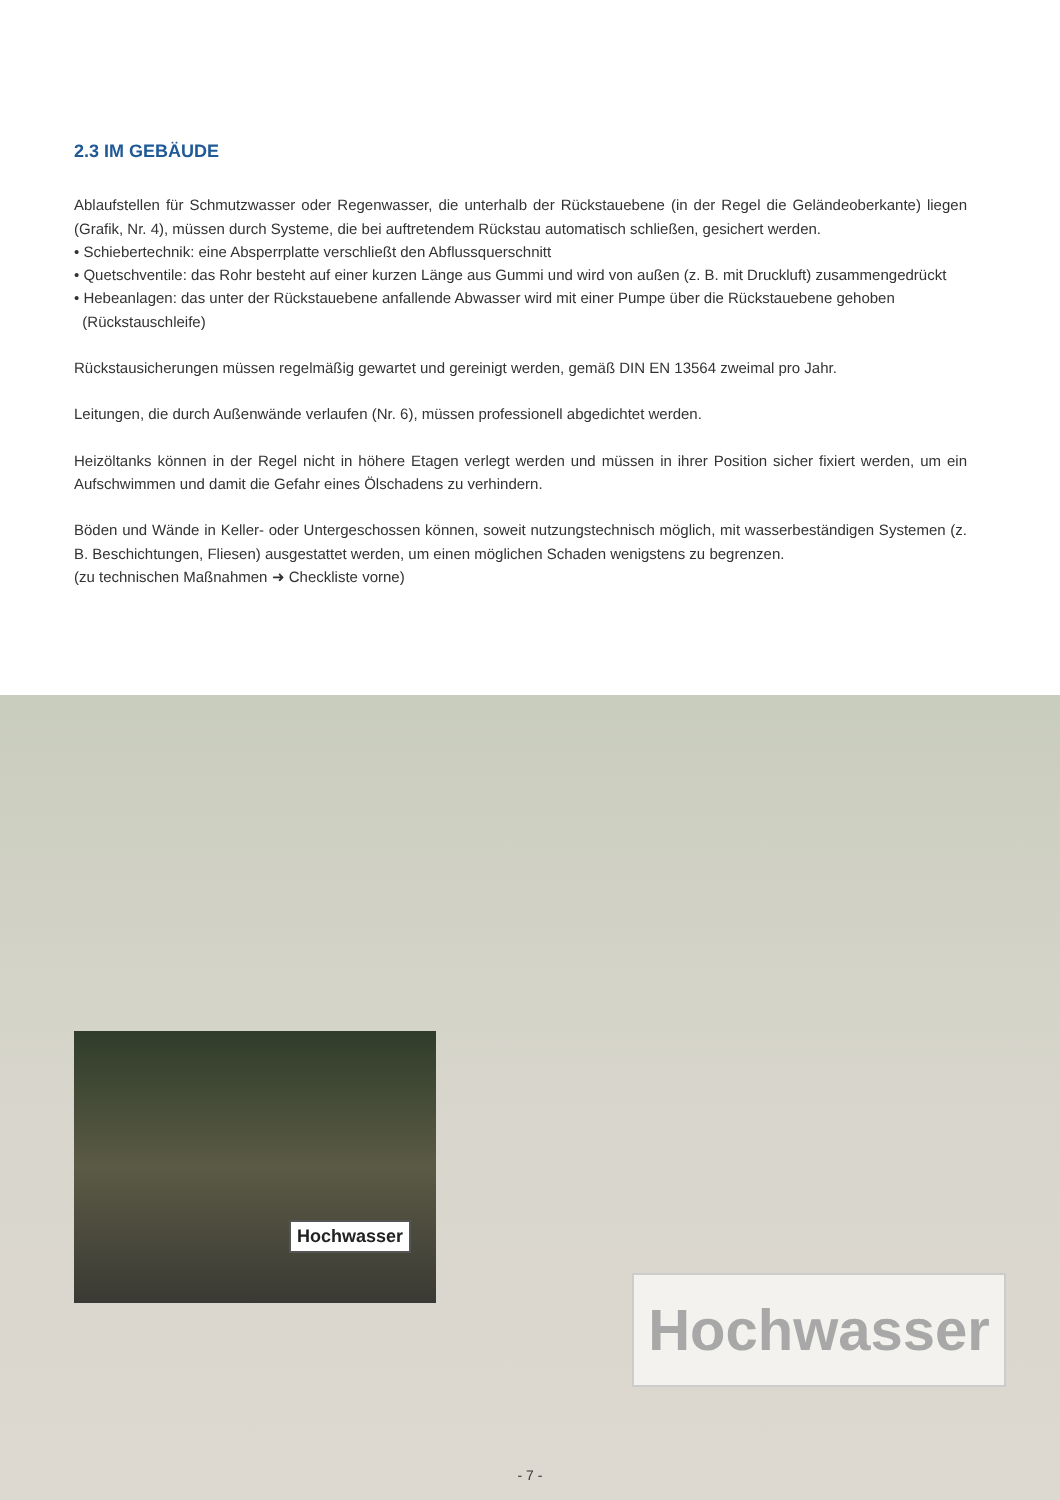2.3 IM GEBÄUDE
Ablaufstellen für Schmutzwasser oder Regenwasser, die unterhalb der Rückstauebene (in der Regel die Geländeoberkante) liegen (Grafik, Nr. 4), müssen durch Systeme, die bei auftretendem Rückstau automatisch schließen, gesichert werden.
• Schiebertechnik: eine Absperrplatte verschließt den Abflussquerschnitt
• Quetschventile: das Rohr besteht auf einer kurzen Länge aus Gummi und wird von außen (z. B. mit Druckluft) zusammengedrückt
• Hebeanlagen: das unter der Rückstauebene anfallende Abwasser wird mit einer Pumpe über die Rückstauebene gehoben
(Rückstauschleife)
Rückstausicherungen müssen regelmäßig gewartet und gereinigt werden, gemäß DIN EN 13564 zweimal pro Jahr.
Leitungen, die durch Außenwände verlaufen (Nr. 6), müssen professionell abgedichtet werden.
Heizöltanks können in der Regel nicht in höhere Etagen verlegt werden und müssen in ihrer Position sicher fixiert werden, um ein Aufschwimmen und damit die Gefahr eines Ölschadens zu verhindern.
Böden und Wände in Keller- oder Untergeschossen können, soweit nutzungstechnisch möglich, mit wasserbeständigen Systemen (z. B. Beschichtungen, Fliesen) ausgestattet werden, um einen möglichen Schaden wenigstens zu begrenzen.
(zu technischen Maßnahmen ➜ Checkliste vorne)
Hochwasser
Hochwasser
- 7 -